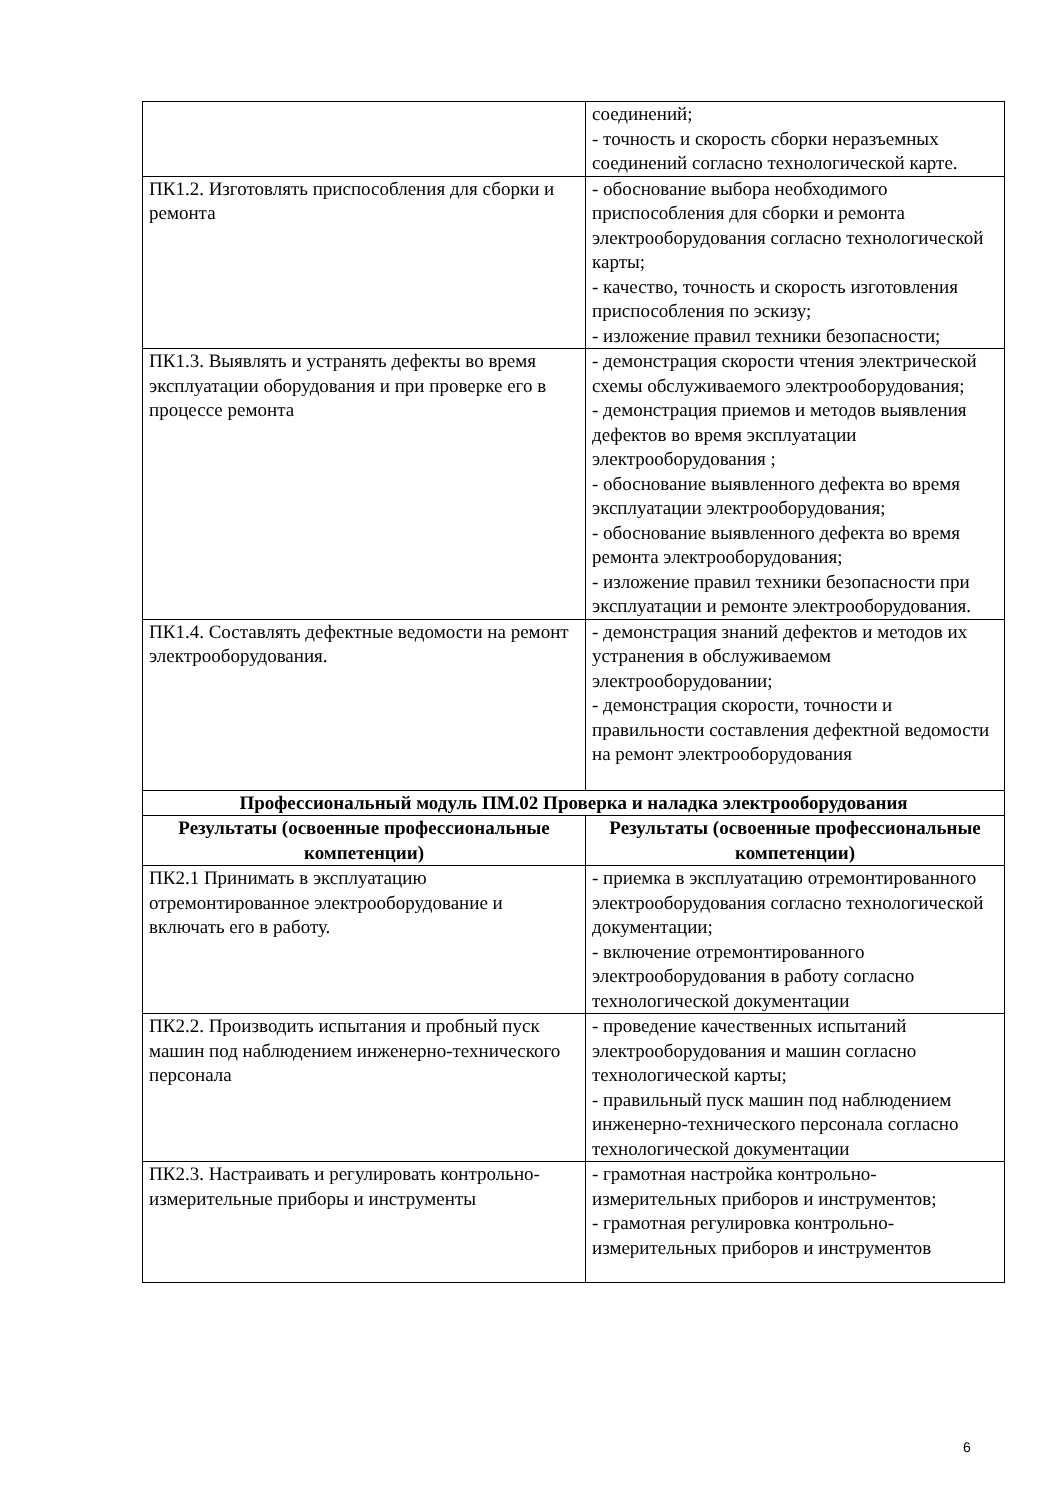| | соединений; - точность и скорость сборки неразъемных соединений согласно технологической карте. |
| ПК1.2. Изготовлять приспособления для сборки и ремонта | - обоснование выбора необходимого приспособления для сборки и ремонта электрооборудования согласно технологической карты; - качество, точность и скорость изготовления приспособления по эскизу; - изложение правил техники безопасности; |
| ПК1.3. Выявлять и устранять дефекты во время эксплуатации оборудования и при проверке его в процессе ремонта | - демонстрация скорости чтения электрической схемы обслуживаемого электрооборудования; - демонстрация приемов и методов выявления дефектов во время эксплуатации электрооборудования ; - обоснование выявленного дефекта во время эксплуатации электрооборудования; - обоснование выявленного дефекта во время ремонта электрооборудования; - изложение правил техники безопасности при эксплуатации и ремонте электрооборудования. |
| ПК1.4. Составлять дефектные ведомости на ремонт электрооборудования. | - демонстрация знаний дефектов и методов их устранения в обслуживаемом электрооборудовании; - демонстрация скорости, точности и правильности составления дефектной ведомости на ремонт электрооборудования |
| Профессиональный модуль ПМ.02 Проверка и наладка электрооборудования | |
| Результаты (освоенные профессиональные компетенции) | Результаты (освоенные профессиональные компетенции) |
| ПК2.1 Принимать в эксплуатацию отремонтированное электрооборудование и включать его в работу. | - приемка в эксплуатацию отремонтированного электрооборудования согласно технологической документации; - включение отремонтированного электрооборудования в работу согласно технологической документации |
| ПК2.2. Производить испытания и пробный пуск машин под наблюдением инженерно-технического персонала | - проведение качественных испытаний электрооборудования и машин согласно технологической карты; - правильный пуск машин под наблюдением инженерно-технического персонала согласно технологической документации |
| ПК2.3. Настраивать и регулировать контрольно-измерительные приборы и инструменты | - грамотная настройка контрольно-измерительных приборов и инструментов; - грамотная регулировка контрольно-измерительных приборов и инструментов |
6